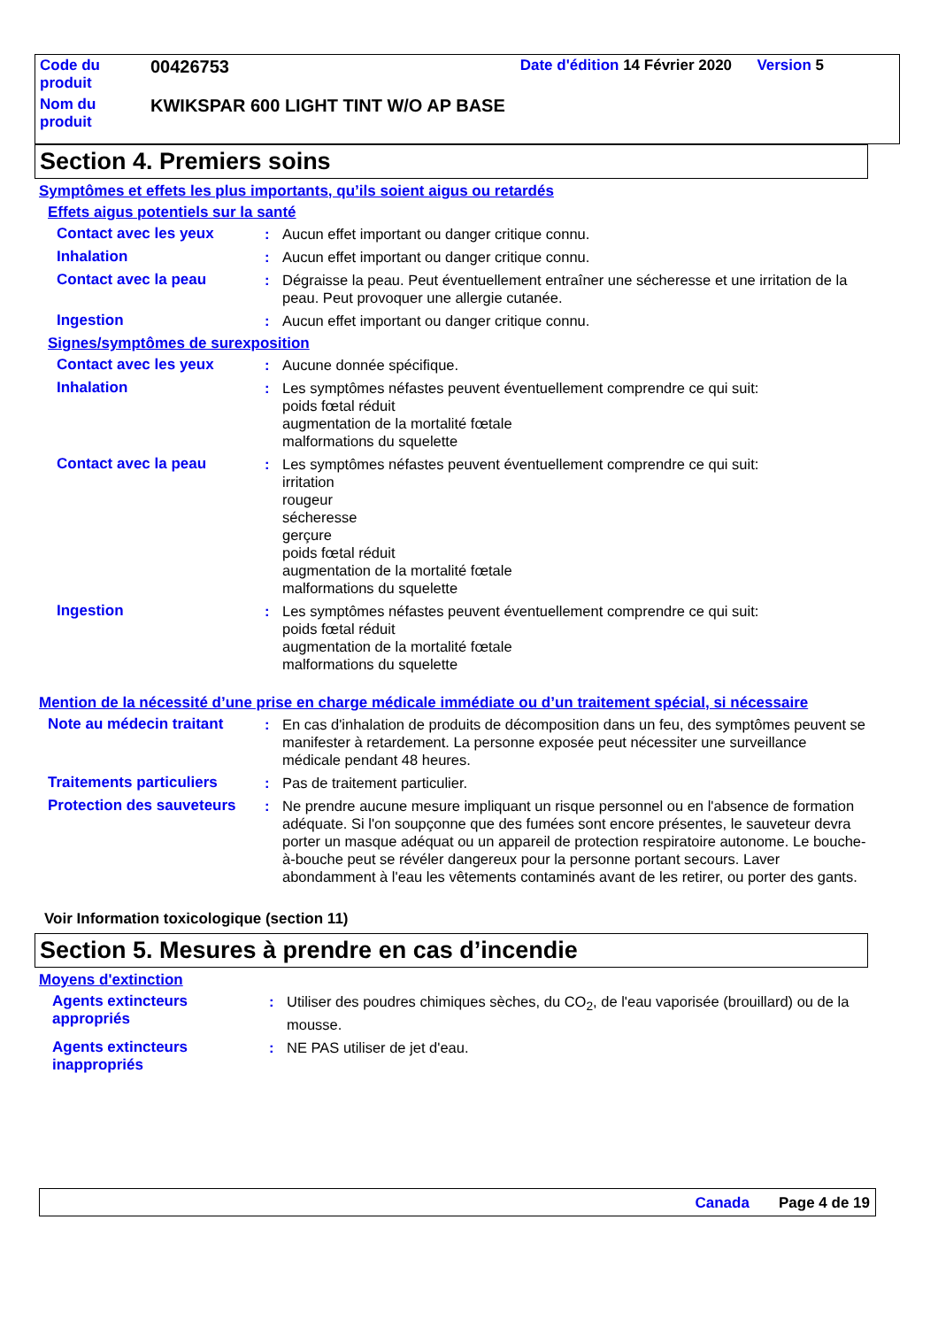| Code du produit | 00426753 | Date d'édition 14 Février 2020 Version 5 | |
| Nom du produit | KWIKSPAR 600 LIGHT TINT W/O AP BASE | | |
Section 4. Premiers soins
Symptômes et effets les plus importants, qu’ils soient aigus ou retardés
Effets aigus potentiels sur la santé
Contact avec les yeux : Aucun effet important ou danger critique connu.
Inhalation : Aucun effet important ou danger critique connu.
Contact avec la peau : Dégraisse la peau. Peut éventuellement entraîner une sécheresse et une irritation de la peau. Peut provoquer une allergie cutanée.
Ingestion : Aucun effet important ou danger critique connu.
Signes/symptômes de surexposition
Contact avec les yeux : Aucune donnée spécifique.
Inhalation : Les symptômes néfastes peuvent éventuellement comprendre ce qui suit:
poids fœtal réduit
augmentation de la mortalité fœtale
malformations du squelette
Contact avec la peau : Les symptômes néfastes peuvent éventuellement comprendre ce qui suit:
irritation
rougeur
sécheresse
gerçure
poids fœtal réduit
augmentation de la mortalité fœtale
malformations du squelette
Ingestion : Les symptômes néfastes peuvent éventuellement comprendre ce qui suit:
poids fœtal réduit
augmentation de la mortalité fœtale
malformations du squelette
Mention de la nécessité d’une prise en charge médicale immédiate ou d’un traitement spécial, si nécessaire
Note au médecin traitant : En cas d'inhalation de produits de décomposition dans un feu, des symptômes peuvent se manifester à retardement. La personne exposée peut nécessiter une surveillance médicale pendant 48 heures.
Traitements particuliers : Pas de traitement particulier.
Protection des sauveteurs
: Ne prendre aucune mesure impliquant un risque personnel ou en l'absence de formation adéquate. Si l'on soupçonne que des fumées sont encore présentes, le sauveteur devra porter un masque adéquat ou un appareil de protection respiratoire autonome. Le bouche-à-bouche peut se révéler dangereux pour la personne portant secours. Laver abondamment à l'eau les vêtements contaminés avant de les retirer, ou porter des gants.
Voir Information toxicologique (section 11)
Section 5. Mesures à prendre en cas d’incendie
Moyens d'extinction
Agents extincteurs appropriés
: Utiliser des poudres chimiques sèches, du CO<sub>2</sub>, de l'eau vaporisée (brouillard) ou de la mousse.
Agents extincteurs inappropriés
: NE PAS utiliser de jet d'eau.
Canada Page 4 de 19